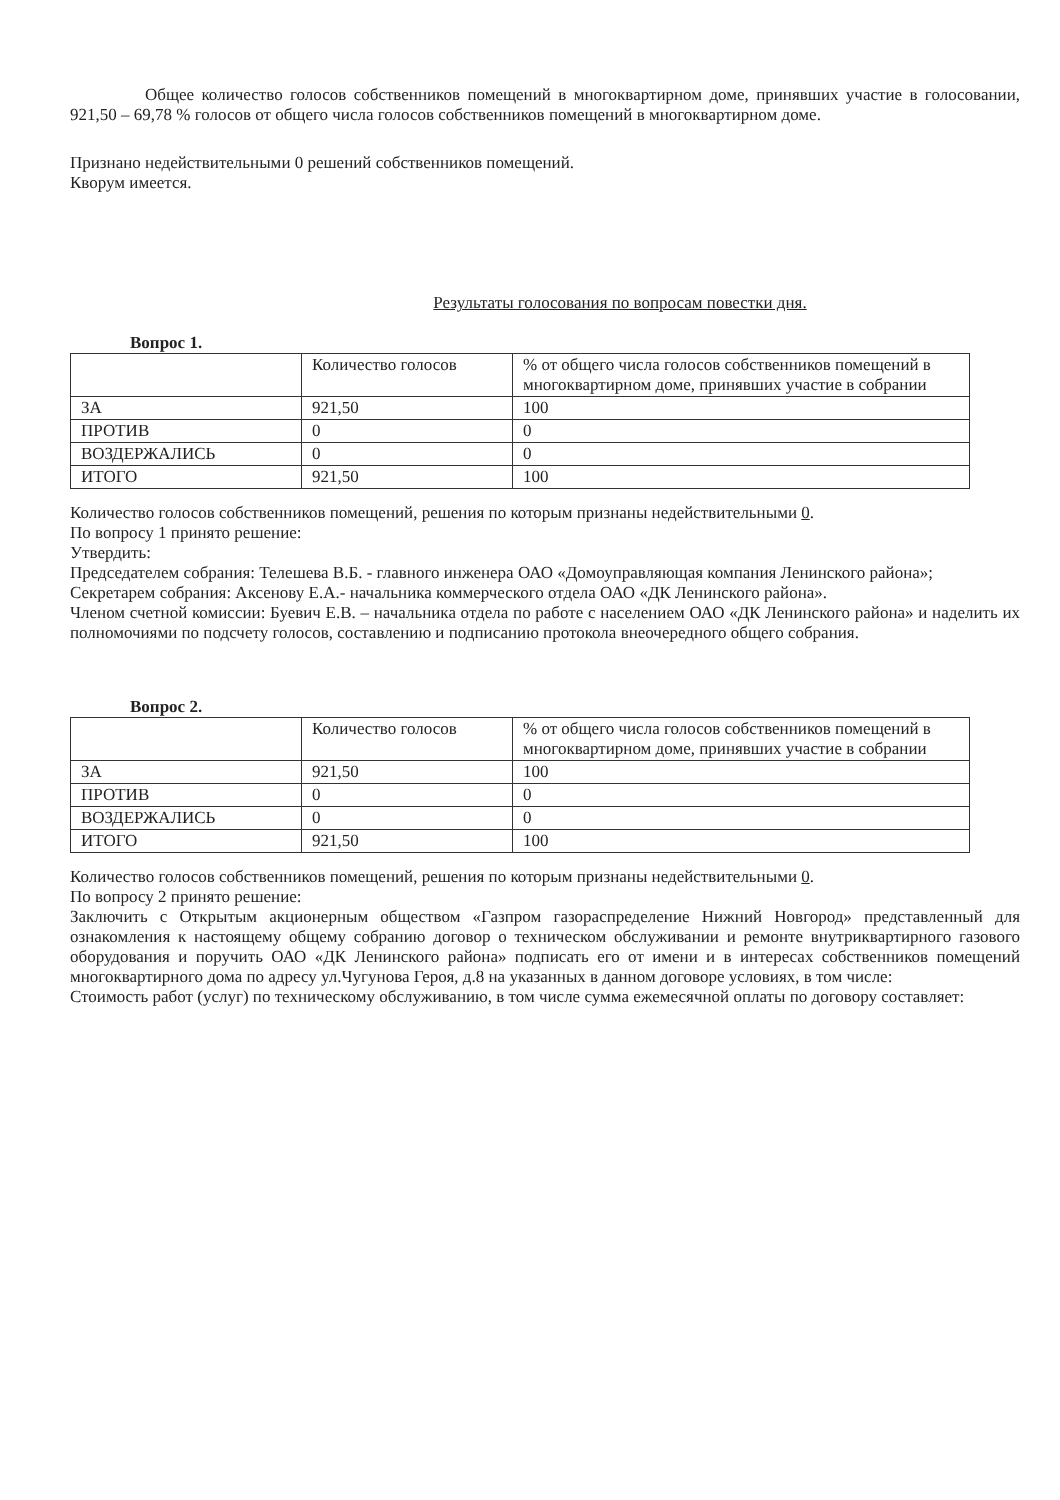Общее количество голосов собственников помещений в многоквартирном доме, принявших участие в голосовании, 921,50 – 69,78 % голосов от общего числа голосов собственников помещений в многоквартирном доме.
Признано недействительными 0 решений собственников помещений.
Кворум имеется.
Результаты голосования по вопросам повестки дня.
Вопрос 1.
| | Количество голосов | % от общего числа голосов собственников помещений в многоквартирном доме, принявших участие в собрании |
| ЗА | 921,50 | 100 |
| ПРОТИВ | 0 | 0 |
| ВОЗДЕРЖАЛИСЬ | 0 | 0 |
| ИТОГО | 921,50 | 100 |
Количество голосов собственников помещений, решения по которым признаны недействительными 0.
По вопросу 1 принято решение:
Утвердить:
Председателем собрания: Телешева В.Б. - главного инженера ОАО «Домоуправляющая компания Ленинского района»;
Секретарем собрания: Аксенову Е.А.- начальника коммерческого отдела ОАО «ДК Ленинского района».
Членом счетной комиссии: Буевич Е.В. – начальника отдела по работе с населением ОАО «ДК Ленинского района» и наделить их полномочиями по подсчету голосов, составлению и подписанию протокола внеочередного общего собрания.
Вопрос 2.
| | Количество голосов | % от общего числа голосов собственников помещений в многоквартирном доме, принявших участие в собрании |
| ЗА | 921,50 | 100 |
| ПРОТИВ | 0 | 0 |
| ВОЗДЕРЖАЛИСЬ | 0 | 0 |
| ИТОГО | 921,50 | 100 |
Количество голосов собственников помещений, решения по которым признаны недействительными 0.
По вопросу 2 принято решение:
Заключить с Открытым акционерным обществом «Газпром газораспределение Нижний Новгород» представленный для ознакомления к настоящему общему собранию договор о техническом обслуживании и ремонте внутриквартирного газового оборудования и поручить ОАО «ДК Ленинского района» подписать его от имени и в интересах собственников помещений многоквартирного дома по адресу ул.Чугунова Героя, д.8 на указанных в данном договоре условиях, в том числе:
Стоимость работ (услуг) по техническому обслуживанию, в том числе сумма ежемесячной оплаты по договору составляет: